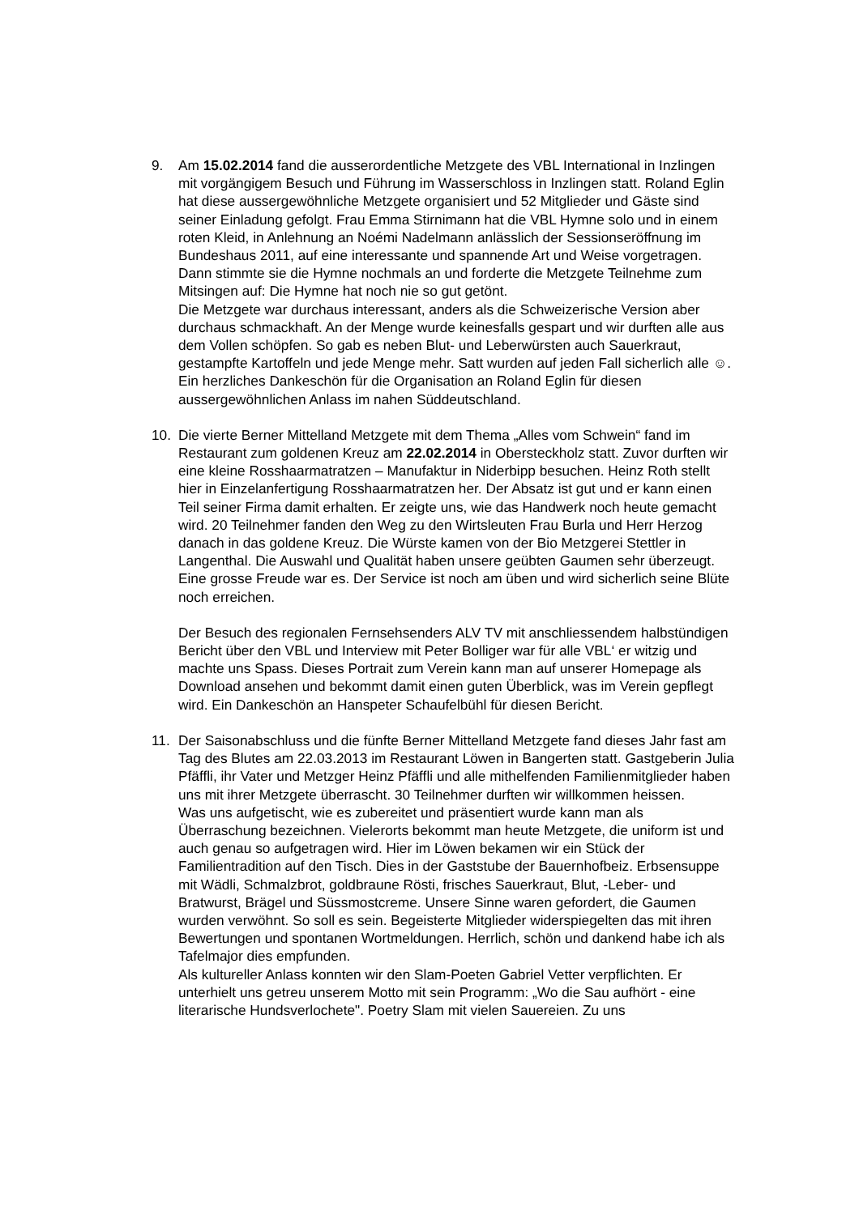9. Am 15.02.2014 fand die ausserordentliche Metzgete des VBL International in Inzlingen mit vorgängigem Besuch und Führung im Wasserschloss in Inzlingen statt. Roland Eglin hat diese aussergewöhnliche Metzgete organisiert und 52 Mitglieder und Gäste sind seiner Einladung gefolgt. Frau Emma Stirnimann hat die VBL Hymne solo und in einem roten Kleid, in Anlehnung an Noémi Nadelmann anlässlich der Sessionseröffnung im Bundeshaus 2011, auf eine interessante und spannende Art und Weise vorgetragen. Dann stimmte sie die Hymne nochmals an und forderte die Metzgete Teilnehme zum Mitsingen auf: Die Hymne hat noch nie so gut getönt.
Die Metzgete war durchaus interessant, anders als die Schweizerische Version aber durchaus schmackhaft. An der Menge wurde keinesfalls gespart und wir durften alle aus dem Vollen schöpfen. So gab es neben Blut- und Leberwürsten auch Sauerkraut, gestampfte Kartoffeln und jede Menge mehr. Satt wurden auf jeden Fall sicherlich alle ☺. Ein herzliches Dankeschön für die Organisation an Roland Eglin für diesen aussergewöhnlichen Anlass im nahen Süddeutschland.
10. Die vierte Berner Mittelland Metzgete mit dem Thema „Alles vom Schwein“ fand im Restaurant zum goldenen Kreuz am 22.02.2014 in Obersteckholz statt. Zuvor durften wir eine kleine Rosshaarmatratzen – Manufaktur in Niderbipp besuchen. Heinz Roth stellt hier in Einzelanfertigung Rosshaarmatratzen her. Der Absatz ist gut und er kann einen Teil seiner Firma damit erhalten. Er zeigte uns, wie das Handwerk noch heute gemacht wird. 20 Teilnehmer fanden den Weg zu den Wirtsleuten Frau Burla und Herr Herzog danach in das goldene Kreuz. Die Würste kamen von der Bio Metzgerei Stettler in Langenthal. Die Auswahl und Qualität haben unsere geübten Gaumen sehr überzeugt. Eine grosse Freude war es. Der Service ist noch am üben und wird sicherlich seine Blüte noch erreichen.
Der Besuch des regionalen Fernsehsenders ALV TV mit anschliessendem halbstündigen Bericht über den VBL und Interview mit Peter Bolliger war für alle VBL‘ er witzig und machte uns Spass. Dieses Portrait zum Verein kann man auf unserer Homepage als Download ansehen und bekommt damit einen guten Überblick, was im Verein gepflegt wird. Ein Dankeschön an Hanspeter Schaufelbühl für diesen Bericht.
11. Der Saisonabschluss und die fünfte Berner Mittelland Metzgete fand dieses Jahr fast am Tag des Blutes am 22.03.2013 im Restaurant Löwen in Bangerten statt. Gastgeberin Julia Pfäffli, ihr Vater und Metzger Heinz Pfäffli und alle mithelfenden Familienmitglieder haben uns mit ihrer Metzgete überrascht. 30 Teilnehmer durften wir willkommen heissen.
Was uns aufgetischt, wie es zubereitet und präsentiert wurde kann man als Überraschung bezeichnen. Vielerorts bekommt man heute Metzgete, die uniform ist und auch genau so aufgetragen wird. Hier im Löwen bekamen wir ein Stück der Familientradition auf den Tisch. Dies in der Gaststube der Bauernhofbeiz. Erbsensuppe mit Wädli, Schmalzbrot, goldbraune Rösti, frisches Sauerkraut, Blut, -Leber- und Bratwurst, Brägel und Süssmostcreme. Unsere Sinne waren gefordert, die Gaumen wurden verwöhnt. So soll es sein. Begeisterte Mitglieder widerspiegelten das mit ihren Bewertungen und spontanen Wortmeldungen. Herrlich, schön und dankend habe ich als Tafelmajor dies empfunden.
Als kultureller Anlass konnten wir den Slam-Poeten Gabriel Vetter verpflichten. Er unterhielt uns getreu unserem Motto mit sein Programm: „Wo die Sau aufhört - eine literarische Hundsverlochete". Poetry Slam mit vielen Sauereien. Zu uns